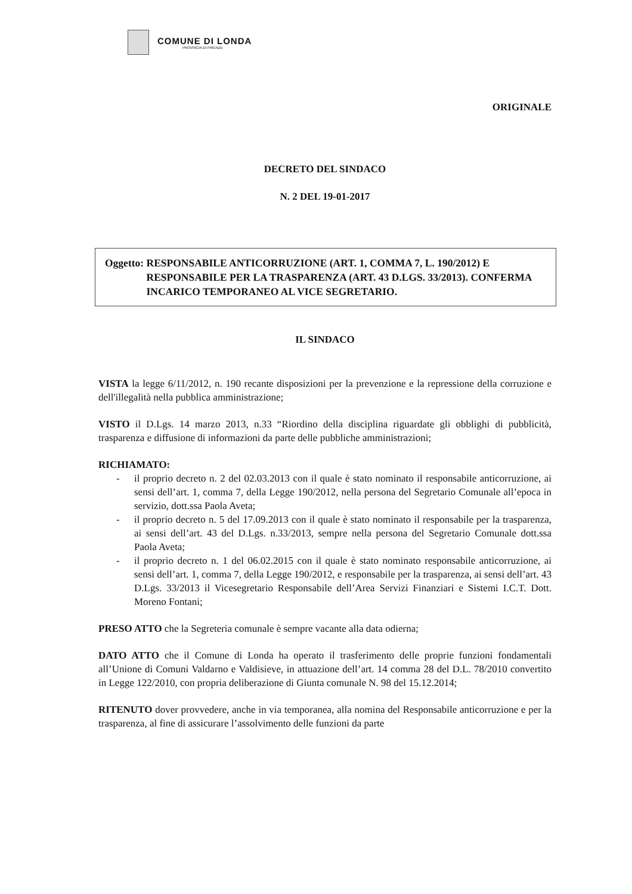COMUNE DI LONDA
PROVINCIA DI FIRENZE
ORIGINALE
DECRETO DEL SINDACO
N. 2 DEL 19-01-2017
Oggetto: RESPONSABILE ANTICORRUZIONE (ART. 1, COMMA 7, L. 190/2012) E RESPONSABILE PER LA TRASPARENZA (ART. 43 D.LGS. 33/2013). CONFERMA INCARICO TEMPORANEO AL VICE SEGRETARIO.
IL SINDACO
VISTA la legge 6/11/2012, n. 190 recante disposizioni per la prevenzione e la repressione della corruzione e dell'illegalità nella pubblica amministrazione;
VISTO il D.Lgs. 14 marzo 2013, n.33 “Riordino della disciplina riguardate gli obblighi di pubblicità, trasparenza e diffusione di informazioni da parte delle pubbliche amministrazioni;
RICHIAMATO:
- il proprio decreto n. 2 del 02.03.2013 con il quale è stato nominato il responsabile anticorruzione, ai sensi dell’art. 1, comma 7, della Legge 190/2012, nella persona del Segretario Comunale all’epoca in servizio, dott.ssa Paola Aveta;
- il proprio decreto n. 5 del 17.09.2013 con il quale è stato nominato il responsabile per la trasparenza, ai sensi dell’art. 43 del D.Lgs. n.33/2013, sempre nella persona del Segretario Comunale dott.ssa Paola Aveta;
- il proprio decreto n. 1 del 06.02.2015 con il quale è stato nominato responsabile anticorruzione, ai sensi dell’art. 1, comma 7, della Legge 190/2012, e responsabile per la trasparenza, ai sensi dell’art. 43 D.Lgs. 33/2013 il Vicesegretario Responsabile dell’Area Servizi Finanziari e Sistemi I.C.T. Dott. Moreno Fontani;
PRESO ATTO che la Segreteria comunale è sempre vacante alla data odierna;
DATO ATTO che il Comune di Londa ha operato il trasferimento delle proprie funzioni fondamentali all’Unione di Comuni Valdarno e Valdisieve, in attuazione dell’art. 14 comma 28 del D.L. 78/2010 convertito in Legge 122/2010, con propria deliberazione di Giunta comunale N. 98 del 15.12.2014;
RITENUTO dover provvedere, anche in via temporanea, alla nomina del Responsabile anticorruzione e per la trasparenza, al fine di assicurare l’assolvimento delle funzioni da parte